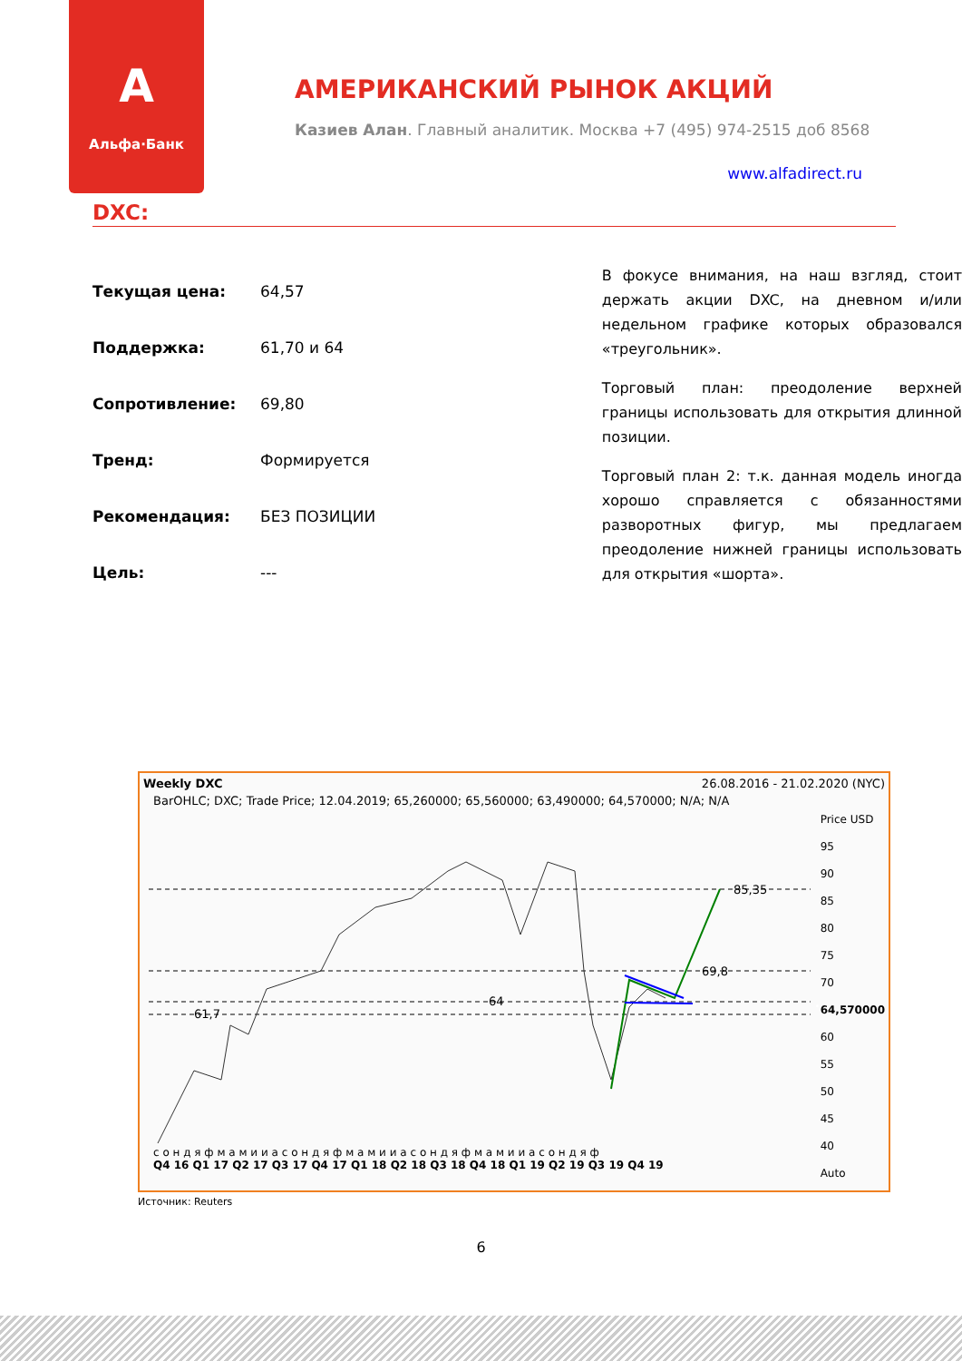A
Альфа·Банк
АМЕРИКАНСКИЙ РЫНОК АКЦИЙ
Казиев Алан. Главный аналитик. Москва +7 (495) 974-2515 доб 8568
www.alfadirect.ru
DXC:
| Текущая цена: | 64,57 |
| Поддержка: | 61,70 и 64 |
| Сопротивление: | 69,80 |
| Тренд: | Формируется |
| Рекомендация: | БЕЗ ПОЗИЦИИ |
| Цель: | --- |
В фокусе внимания, на наш взгляд, стоит держать акции DXC, на дневном и/или недельном графике которых образовался «треугольник».
Торговый план: преодоление верхней границы использовать для открытия длинной позиции.
Торговый план 2: т.к. данная модель иногда хорошо справляется с обязанностями разворотных фигур, мы предлагаем преодоление нижней границы использовать для открытия «шорта».
Weekly DXC 26.08.2016 - 21.02.2020 (NYC)
BarOHLC; DXC; Trade Price; 12.04.2019; 65,260000; 65,560000; 63,490000; 64,570000; N/A; N/A
85,35
69,8
64
61,7
.
Price USD
95
90
85
80
75
70
64,570000
60
55
50
45
40
Auto
с о н д я ф м а м и и а с о н д я ф м а м и и а с о н д я ф м а м и и а с о н д я ф
Q4 16 Q1 17 Q2 17 Q3 17 Q4 17 Q1 18 Q2 18 Q3 18 Q4 18 Q1 19 Q2 19 Q3 19 Q4 19
Источник: Reuters
6